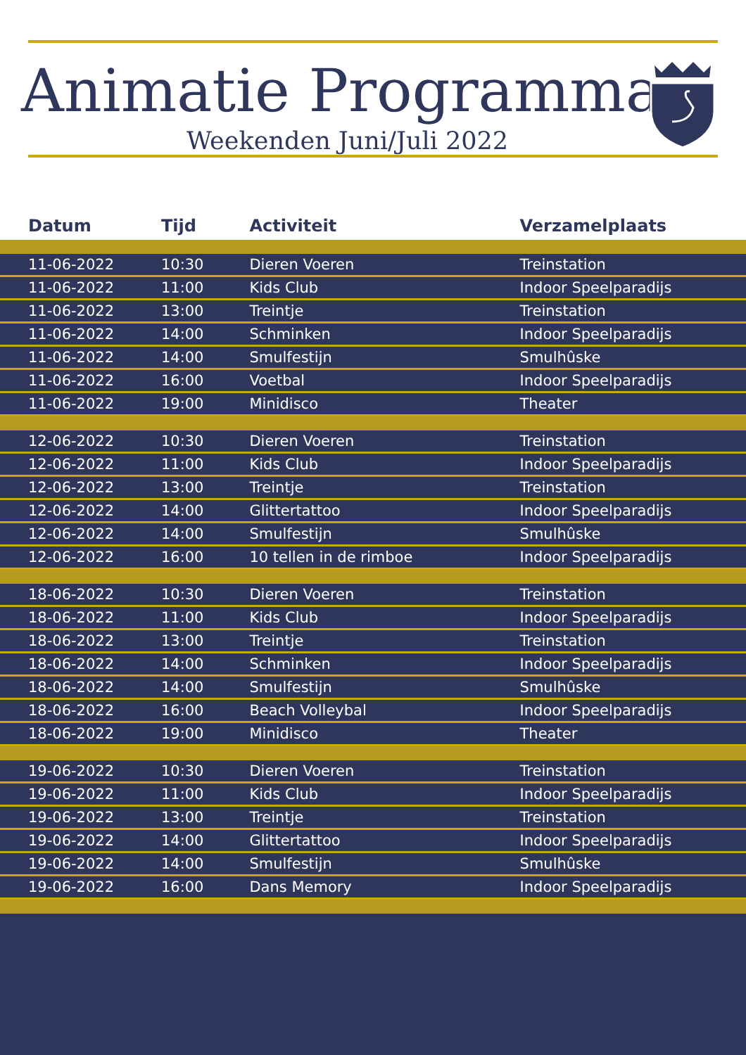Animatie Programma
Weekenden Juni/Juli 2022
| Datum | Tijd | Activiteit | Verzamelplaats |
| --- | --- | --- | --- |
| 11-06-2022 | 10:30 | Dieren Voeren | Treinstation |
| 11-06-2022 | 11:00 | Kids Club | Indoor Speelparadijs |
| 11-06-2022 | 13:00 | Treintje | Treinstation |
| 11-06-2022 | 14:00 | Schminken | Indoor Speelparadijs |
| 11-06-2022 | 14:00 | Smulfestijn | Smulhûske |
| 11-06-2022 | 16:00 | Voetbal | Indoor Speelparadijs |
| 11-06-2022 | 19:00 | Minidisco | Theater |
| 12-06-2022 | 10:30 | Dieren Voeren | Treinstation |
| 12-06-2022 | 11:00 | Kids Club | Indoor Speelparadijs |
| 12-06-2022 | 13:00 | Treintje | Treinstation |
| 12-06-2022 | 14:00 | Glittertattoo | Indoor Speelparadijs |
| 12-06-2022 | 14:00 | Smulfestijn | Smulhûske |
| 12-06-2022 | 16:00 | 10 tellen in de rimboe | Indoor Speelparadijs |
| 18-06-2022 | 10:30 | Dieren Voeren | Treinstation |
| 18-06-2022 | 11:00 | Kids Club | Indoor Speelparadijs |
| 18-06-2022 | 13:00 | Treintje | Treinstation |
| 18-06-2022 | 14:00 | Schminken | Indoor Speelparadijs |
| 18-06-2022 | 14:00 | Smulfestijn | Smulhûske |
| 18-06-2022 | 16:00 | Beach Volleybal | Indoor Speelparadijs |
| 18-06-2022 | 19:00 | Minidisco | Theater |
| 19-06-2022 | 10:30 | Dieren Voeren | Treinstation |
| 19-06-2022 | 11:00 | Kids Club | Indoor Speelparadijs |
| 19-06-2022 | 13:00 | Treintje | Treinstation |
| 19-06-2022 | 14:00 | Glittertattoo | Indoor Speelparadijs |
| 19-06-2022 | 14:00 | Smulfestijn | Smulhûske |
| 19-06-2022 | 16:00 | Dans Memory | Indoor Speelparadijs |